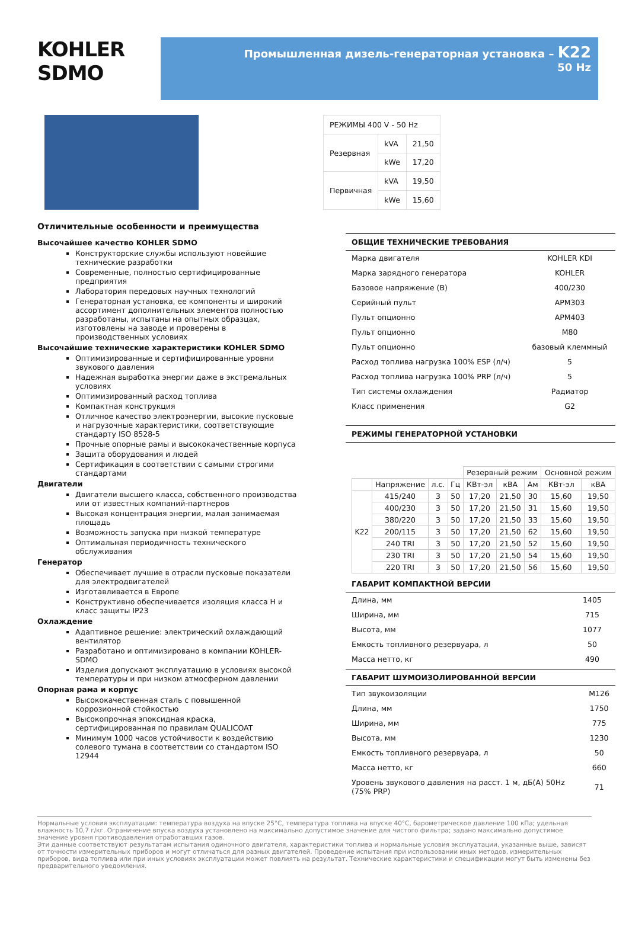KOHLER
SDMO
Промышленная дизель-генераторная установка – K22
50 Hz
| РЕЖИМЫ 400 V - 50 Hz | | |
| Резервная | kVA | 21,50 |
| | kWe | 17,20 |
| Первичная | kVA | 19,50 |
| | kWe | 15,60 |
Отличительные особенности и преимущества
Высочайшее качество KOHLER SDMO
Конструкторские службы используют новейшие технические разработки
Современные, полностью сертифицированные предприятия
Лаборатория передовых научных технологий
Генераторная установка, ее компоненты и широкий ассортимент дополнительных элементов полностью разработаны, испытаны на опытных образцах, изготовлены на заводе и проверены в производственных условиях
Высочайшие технические характеристики KOHLER SDMO
Оптимизированные и сертифицированные уровни звукового давления
Надежная выработка энергии даже в экстремальных условиях
Оптимизированный расход топлива
Компактная конструкция
Отличное качество электроэнергии, высокие пусковые и нагрузочные характеристики, соответствующие стандарту ISO 8528-5
Прочные опорные рамы и высококачественные корпуса
Защита оборудования и людей
Сертификация в соответствии с самыми строгими стандартами
Двигатели
Двигатели высшего класса, собственного производства или от известных компаний-партнеров
Высокая концентрация энергии, малая занимаемая площадь
Возможность запуска при низкой температуре
Оптимальная периодичность технического обслуживания
Генератор
Обеспечивает лучшие в отрасли пусковые показатели для электродвигателей
Изготавливается в Европе
Конструктивно обеспечивается изоляция класса H и класс защиты IP23
Охлаждение
Адаптивное решение: электрический охлаждающий вентилятор
Разработано и оптимизировано в компании KOHLER-SDMO
Изделия допускают эксплуатацию в условиях высокой температуры и при низком атмосферном давлении
Опорная рама и корпус
Высококачественная сталь с повышенной коррозионной стойкостью
Высокопрочная эпоксидная краска, сертифицированная по правилам QUALICOAT
Минимум 1000 часов устойчивости к воздействию солевого тумана в соответствии со стандартом ISO 12944
ОБЩИЕ ТЕХНИЧЕСКИЕ ТРЕБОВАНИЯ
| Марка двигателя | KOHLER KDI |
| Марка зарядного генератора | KOHLER |
| Базовое напряжение (В) | 400/230 |
| Серийный пульт | APM303 |
| Пульт опционно | APM403 |
| Пульт опционно | M80 |
| Пульт опционно | базовый клеммный |
| Расход топлива нагрузка 100% ESP (л/ч) | 5 |
| Расход топлива нагрузка 100% PRP (л/ч) | 5 |
| Тип системы охлаждения | Радиатор |
| Класс применения | G2 |
РЕЖИМЫ ГЕНЕРАТОРНОЙ УСТАНОВКИ
| | | | | Резервный режим | | | Основной режим | |
| --- | --- | --- | --- | --- | --- | --- | --- | --- |
| | Напряжение | л.с. | Гц | КВт-эл | кВА | Ам | КВт-эл | кВА |
| K22 | 415/240 | 3 | 50 | 17,20 | 21,50 | 30 | 15,60 | 19,50 |
| | 400/230 | 3 | 50 | 17,20 | 21,50 | 31 | 15,60 | 19,50 |
| | 380/220 | 3 | 50 | 17,20 | 21,50 | 33 | 15,60 | 19,50 |
| | 200/115 | 3 | 50 | 17,20 | 21,50 | 62 | 15,60 | 19,50 |
| | 240 TRI | 3 | 50 | 17,20 | 21,50 | 52 | 15,60 | 19,50 |
| | 230 TRI | 3 | 50 | 17,20 | 21,50 | 54 | 15,60 | 19,50 |
| | 220 TRI | 3 | 50 | 17,20 | 21,50 | 56 | 15,60 | 19,50 |
ГАБАРИТ КОМПАКТНОЙ ВЕРСИИ
| Длина, мм | 1405 |
| Ширина, мм | 715 |
| Высота, мм | 1077 |
| Емкость топливного резервуара, л | 50 |
| Масса нетто, кг | 490 |
ГАБАРИТ ШУМОИЗОЛИРОВАННОЙ ВЕРСИИ
| Тип звукоизоляции | M126 |
| Длина, мм | 1750 |
| Ширина, мм | 775 |
| Высота, мм | 1230 |
| Емкость топливного резервуара, л | 50 |
| Масса нетто, кг | 660 |
| Уровень звукового давления на расст. 1 м, дБ(А) 50Hz (75% PRP) | 71 |
Нормальные условия эксплуатации: температура воздуха на впуске 25°C, температура топлива на впуске 40°C, барометрическое давление 100 кПа; удельная влажность 10,7 г/кг. Ограничение впуска воздуха установлено на максимально допустимое значение для чистого фильтра; задано максимально допустимое значение уровня противодавления отработавших газов.
Эти данные соответствуют результатам испытания одиночного двигателя, характеристики топлива и нормальные условия эксплуатации, указанные выше, зависят от точности измерительных приборов и могут отличаться для разных двигателей. Проведение испытания при использовании иных методов, измерительных приборов, вида топлива или при иных условиях эксплуатации может повлиять на результат. Технические характеристики и спецификации могут быть изменены без предварительного уведомления.